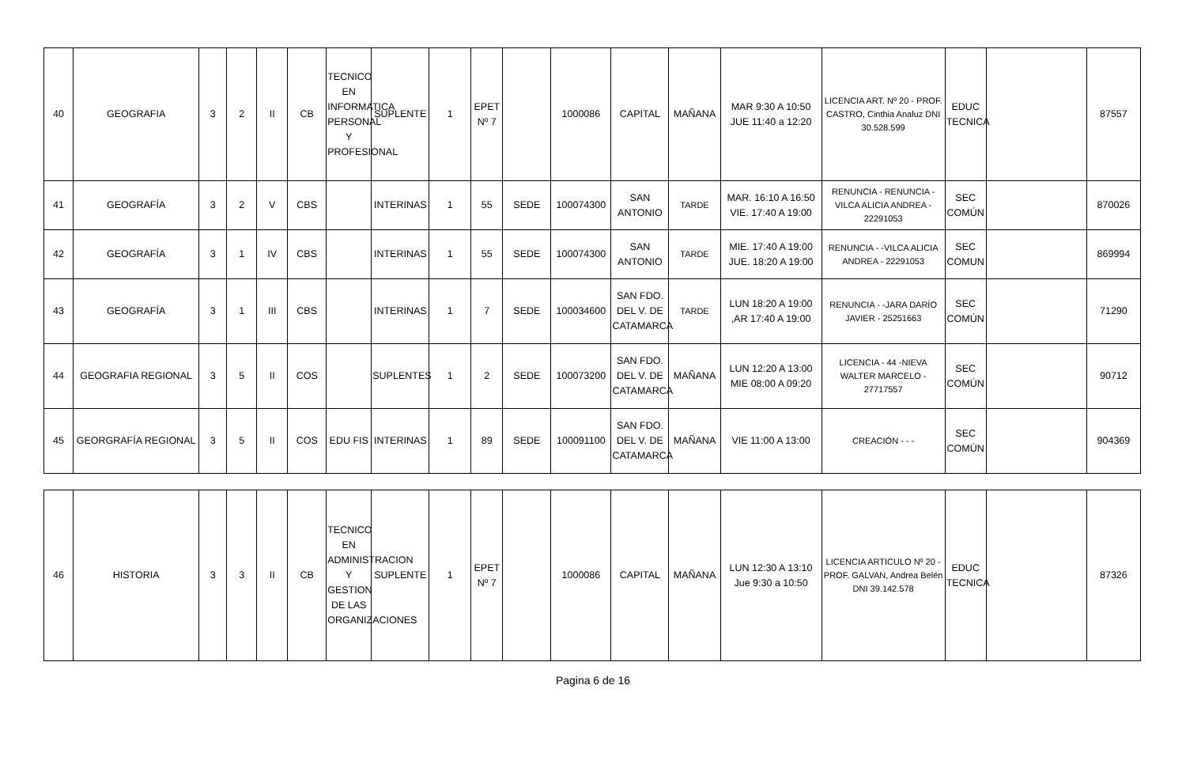| 40 | GEOGRAFIA | 3 | 2 | II | CB | TECNICO EN INFORMATICA PERSONAL Y PROFESIONAL | SUPLENTE | 1 | EPET Nº 7 | | 1000086 | CAPITAL | MAÑANA | MAR 9:30 A 10:50 JUE 11:40 a 12:20 | LICENCIA ART. Nº 20 - PROF. CASTRO, Cinthia Analuz DNI 30.528.599 | EDUC TECNICA | | 87557 |
| 41 | GEOGRAFÍA | 3 | 2 | V | CBS | | INTERINAS | 1 | 55 | SEDE | 100074300 | SAN ANTONIO | TARDE | MAR. 16:10 A 16:50 VIE. 17:40 A 19:00 | RENUNCIA - RENUNCIA - VILCA ALICIA ANDREA - 22291053 | SEC COMÚN | | 870026 |
| 42 | GEOGRAFÍA | 3 | 1 | IV | CBS | | INTERINAS | 1 | 55 | SEDE | 100074300 | SAN ANTONIO | TARDE | MIE. 17:40 A 19:00 JUE. 18:20 A 19:00 | RENUNCIA - -VILCA ALICIA ANDREA - 22291053 | SEC COMUN | | 869994 |
| 43 | GEOGRAFÍA | 3 | 1 | III | CBS | | INTERINAS | 1 | 7 | SEDE | 100034600 | SAN FDO. DEL V. DE CATAMARCA | TARDE | LUN 18:20 A 19:00 ,AR 17:40 A 19:00 | RENUNCIA - -JARA DARÍO JAVIER - 25251663 | SEC COMÚN | | 71290 |
| 44 | GEOGRAFIA REGIONAL | 3 | 5 | II | COS | | SUPLENTES | 1 | 2 | SEDE | 100073200 | SAN FDO. DEL V. DE CATAMARCA | MAÑANA | LUN 12:20 A 13:00 MIE 08:00 A 09:20 | LICENCIA - 44 -NIEVA WALTER MARCELO - 27717557 | SEC COMÚN | | 90712 |
| 45 | GEORGRAFÍA REGIONAL | 3 | 5 | II | COS | EDU FIS | INTERINAS | 1 | 89 | SEDE | 100091100 | SAN FDO. DEL V. DE CATAMARCA | MAÑANA | VIE 11:00 A 13:00 | CREACIÓN - - - | SEC COMÚN | | 904369 |
| 46 | HISTORIA | 3 | 3 | II | CB | TECNICO EN ADMINISTRACION Y GESTION DE LAS ORGANIZACIONES | SUPLENTE | 1 | EPET Nº 7 | | 1000086 | CAPITAL | MAÑANA | LUN 12:30 A 13:10 Jue 9:30 a 10:50 | LICENCIA ARTICULO Nº 20 - PROF. GALVAN, Andrea Belén DNI 39.142.578 | EDUC TECNICA | | 87326 |
Pagina 6 de 16